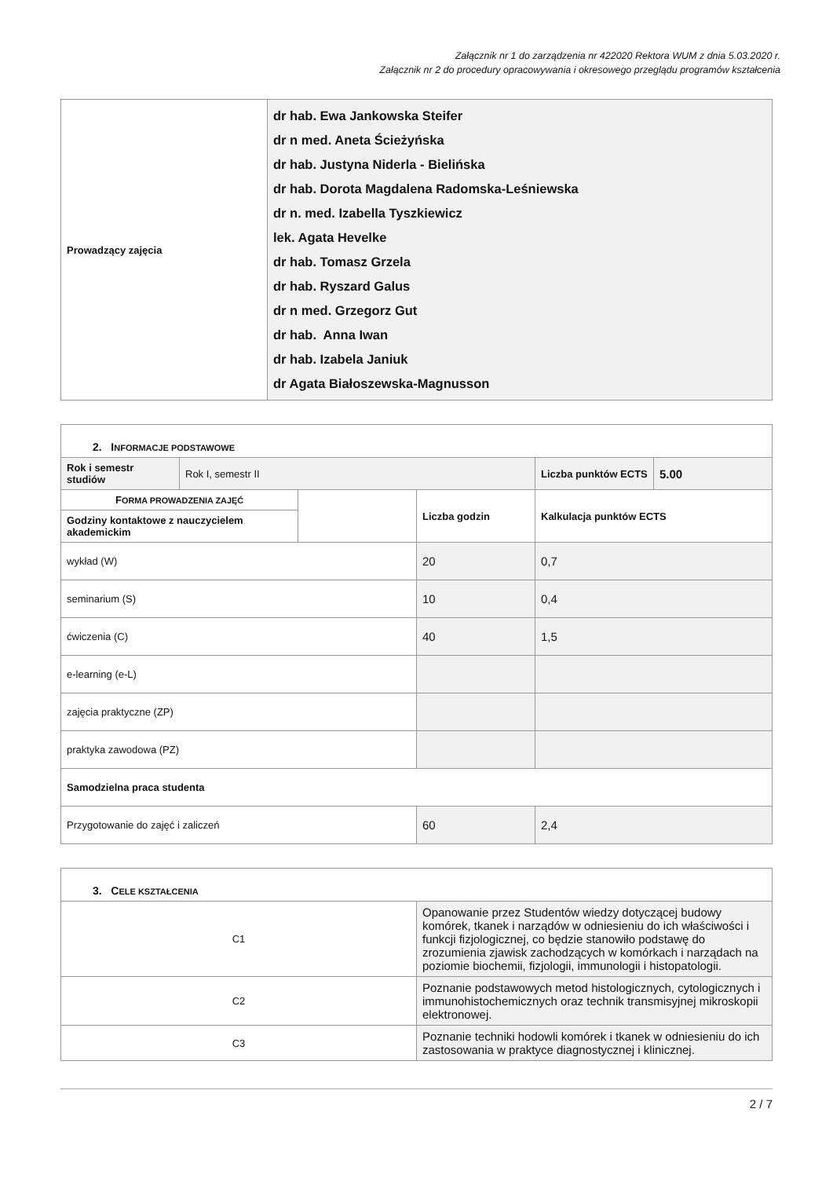Załącznik nr 1 do zarządzenia nr 422020 Rektora WUM z dnia 5.03.2020 r.
Załącznik nr 2 do procedury opracowywania i okresowego przeglądu programów kształcenia
| Prowadzący zajęcia | dr hab. Ewa Jankowska Steifer dr n med. Aneta Ścieżyńska dr hab. Justyna Niderla - Bielińska dr hab. Dorota Magdalena Radomska-Leśniewska dr n. med. Izabella Tyszkiewicz lek. Agata Hevelke dr hab. Tomasz Grzela dr hab. Ryszard Galus dr n med. Grzegorz Gut dr hab. Anna Iwan dr hab. Izabela Janiuk dr Agata Białoszewska-Magnusson |
| 2. I NFORMACJE PODSTAWOWE | | | | | |
| Rok i semestr studiów | Rok I, semestr II | | | Liczba punktów ECTS | 5.00 |
| F ORMA PROWADZENIA ZAJĘĆ | | | Liczba godzin | Kalkulacja punktów ECTS | |
| Godziny kontaktowe z nauczycielem akademickim | | | | | |
| wykład (W) | | | 20 | 0,7 | |
| seminarium (S) | | | 10 | 0,4 | |
| ćwiczenia (C) | | | 40 | 1,5 | |
| e-learning (e-L) | | | | | |
| zajęcia praktyczne (ZP) | | | | | |
| praktyka zawodowa (PZ) | | | | | |
| Samodzielna praca studenta | | | | | |
| Przygotowanie do zajęć i zaliczeń | | | 60 | 2,4 | |
| 3. C ELE KSZTAŁCENIA | |
| C1 | Opanowanie przez Studentów wiedzy dotyczącej budowy komórek, tkanek i narządów w odniesieniu do ich właściwości i funkcji fizjologicznej, co będzie stanowiło podstawę do zrozumienia zjawisk zachodzących w komórkach i narządach na poziomie biochemii, fizjologii, immunologii i histopatologii. |
| C2 | Poznanie podstawowych metod histologicznych, cytologicznych i immunohistochemicznych oraz technik transmisyjnej mikroskopii elektronowej. |
| C3 | Poznanie techniki hodowli komórek i tkanek w odniesieniu do ich zastosowania w praktyce diagnostycznej i klinicznej. |
2 / 7